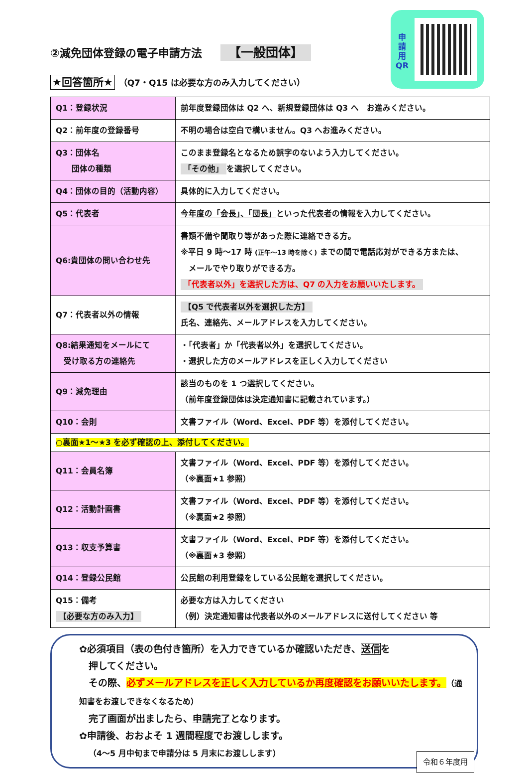申
請
用
QR
②減免団体登録の電子申請方法 【一般団体】
★回答箇所★ （Q7・Q15 は必要な方のみ入力してください）
| Q1：登録状況 | 前年度登録団体は Q2 へ、新規登録団体は Q3 へ お進みください。 |
| Q2：前年度の登録番号 | 不明の場合は空白で構いません。Q3 へお進みください。 |
| Q3：団体名 団体の種類 | このまま登録名となるため誤字のないよう入力してください。 「その他」 を選択してください。 |
| Q4：団体の目的（活動内容） | 具体的に入力してください。 |
| Q5：代表者 | 今年度の「会長」、「団長」 といった 代表者 の情報を入力してください。 |
| Q6:貴団体の問い合わせ先 | 書類不備や聞取り等があった際に連絡できる方。 ※平日 9 時～17 時 (正午～13 時を除く) までの間で電話応対ができる方または、 メールでやり取りができる方。 「代表者以外」を選択した方は、Q7 の入力をお願いいたします。 |
| Q7：代表者以外の情報 | 【Q5 で代表者以外を選択した方】 氏名、連絡先、メールアドレスを入力してください。 |
| Q8:結果通知をメールにて 受け取る方の連絡先 | ・「代表者」か「代表者以外」を選択してください。 ・選択した方のメールアドレスを正しく入力してください |
| Q9：減免理由 | 該当のものを 1 つ選択してください。 （前年度登録団体は決定通知書に記載されています。） |
| Q10：会則 | 文書ファイル（Word、Excel、PDF 等）を添付してください。 |
| ○裏面★1～★3 を必ず確認の上、添付してください。 | |
| Q11：会員名簿 | 文書ファイル（Word、Excel、PDF 等）を添付してください。 （※裏面★1 参照） |
| Q12：活動計画書 | 文書ファイル（Word、Excel、PDF 等）を添付してください。 （※裏面★2 参照） |
| Q13：収支予算書 | 文書ファイル（Word、Excel、PDF 等）を添付してください。 （※裏面★3 参照） |
| Q14：登録公民館 | 公民館の利用登録をしている公民館を選択してください。 |
| Q15：備考 【必要な方のみ入力】 | 必要な方は入力してください （例）決定通知書は代表者以外のメールアドレスに送付してください 等 |
✿必須項目（表の色付き箇所）を入力できているか確認いただき、送信を
　押してください。
　その際、必ずメールアドレスを正しく入力しているか再度確認をお願いいたします。（通知書をお渡しできなくなるため）
　完了画面が出ましたら、申請完了となります。
✿申請後、おおよそ 1 週間程度でお渡しします。
　（4～5 月中旬まで申請分は 5 月末にお渡しします）
令和６年度用